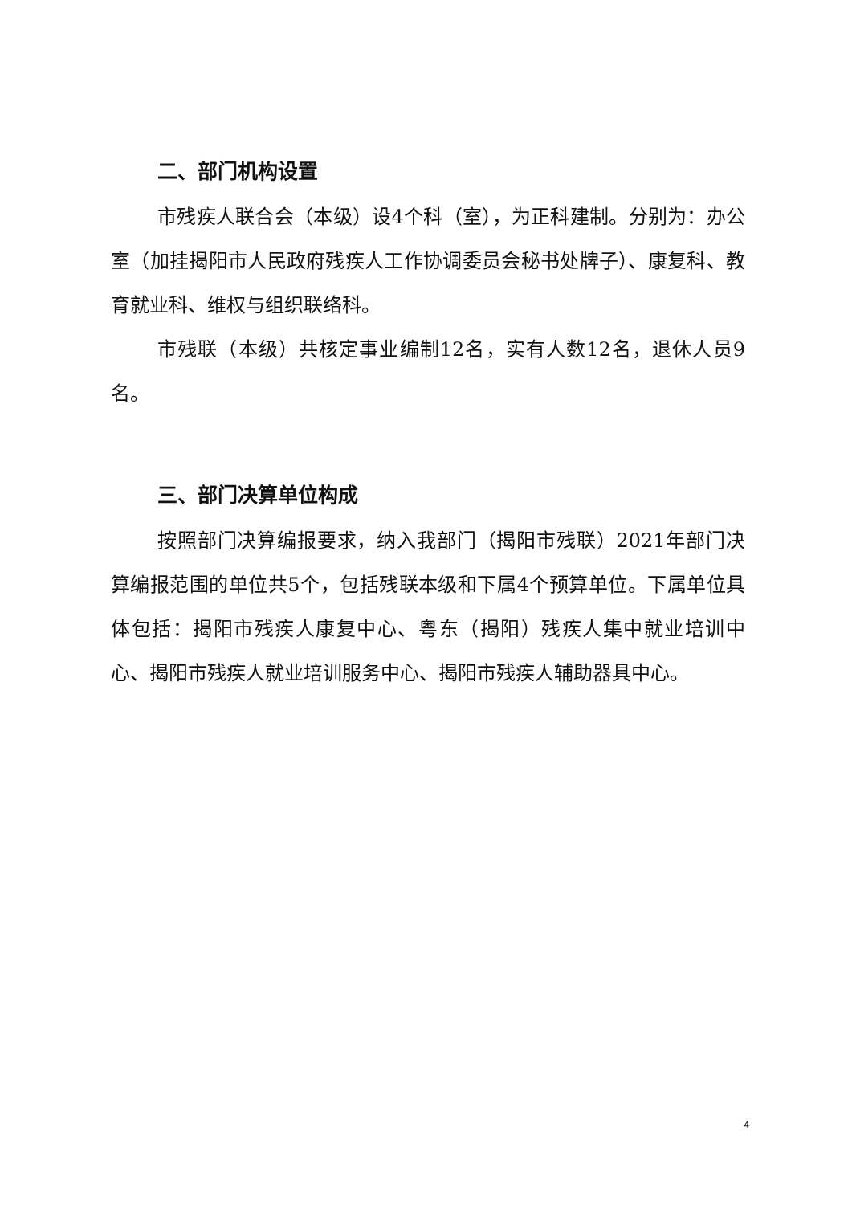二、部门机构设置
市残疾人联合会（本级）设4个科（室），为正科建制。分别为：办公室（加挂揭阳市人民政府残疾人工作协调委员会秘书处牌子）、康复科、教育就业科、维权与组织联络科。
市残联（本级）共核定事业编制12名，实有人数12名，退休人员9名。
三、部门决算单位构成
按照部门决算编报要求，纳入我部门（揭阳市残联）2021年部门决算编报范围的单位共5个，包括残联本级和下属4个预算单位。下属单位具体包括：揭阳市残疾人康复中心、粤东（揭阳）残疾人集中就业培训中心、揭阳市残疾人就业培训服务中心、揭阳市残疾人辅助器具中心。
4